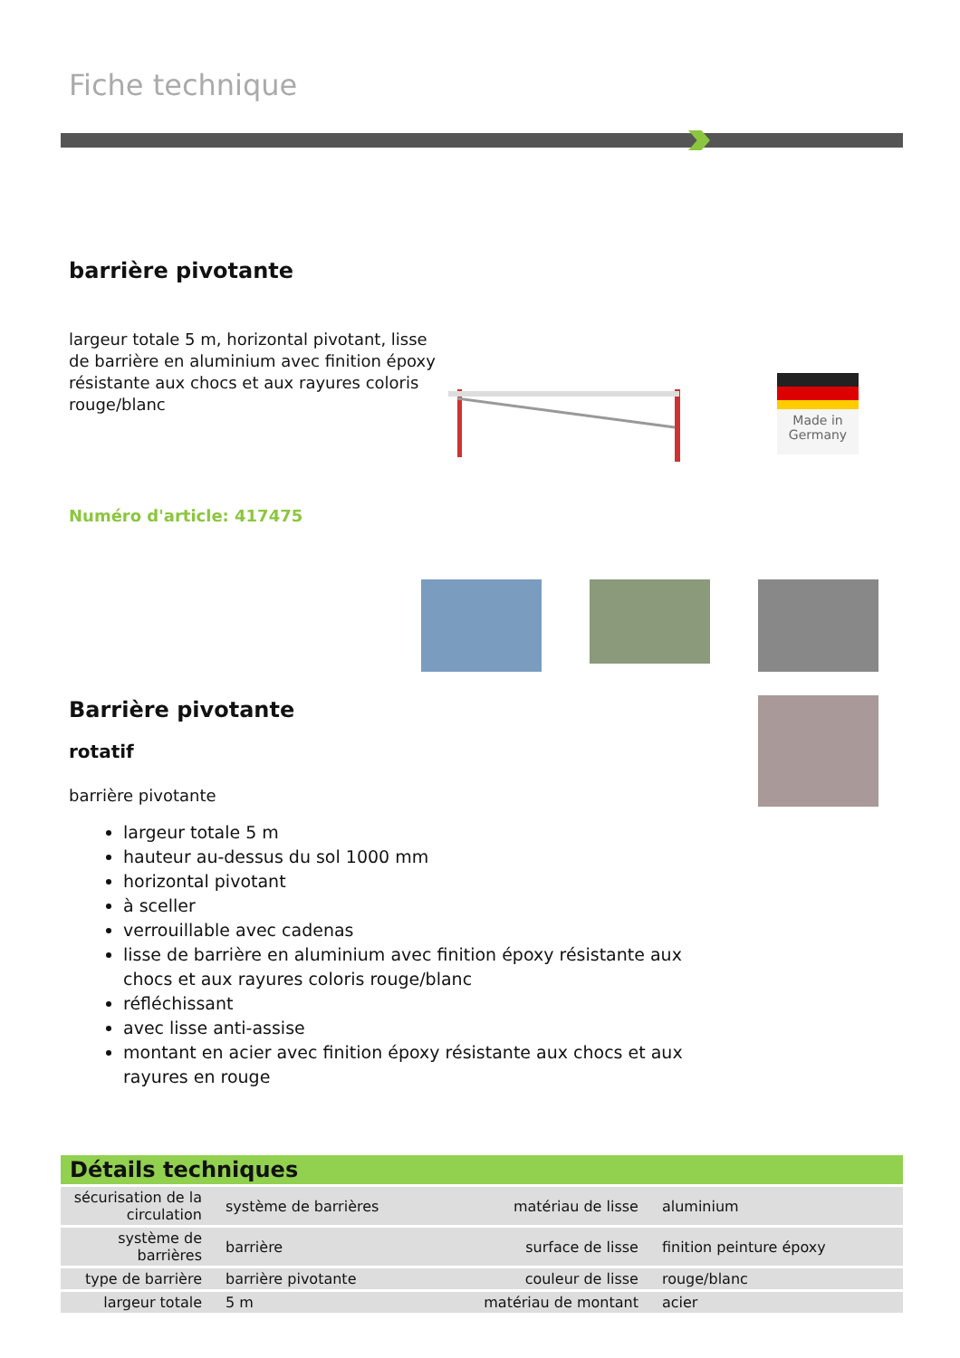Fiche technique
barrière pivotante
largeur totale 5 m, horizontal pivotant, lisse de barrière en aluminium avec finition époxy résistante aux chocs et aux rayures coloris rouge/blanc
Numéro d'article: 417475
Made in Germany
Barrière pivotante
rotatif
barrière pivotante
largeur totale 5 m
hauteur au-dessus du sol 1000 mm
horizontal pivotant
à sceller
verrouillable avec cadenas
lisse de barrière en aluminium avec finition époxy résistante aux chocs et aux rayures coloris rouge/blanc
réfléchissant
avec lisse anti-assise
montant en acier avec finition époxy résistante aux chocs et aux rayures en rouge
Détails techniques
| sécurisation de la circulation | système de barrières | matériau de lisse | aluminium |
| système de barrières | barrière | surface de lisse | finition peinture époxy |
| type de barrière | barrière pivotante | couleur de lisse | rouge/blanc |
| largeur totale | 5 m | matériau de montant | acier |